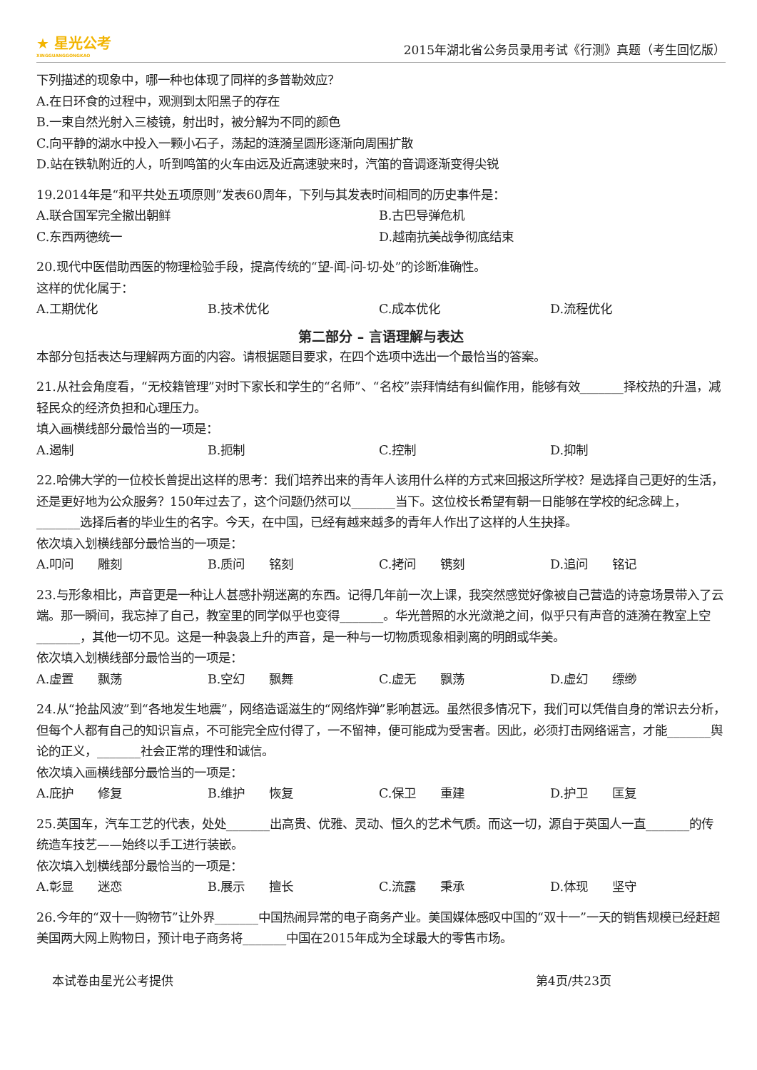★ 星光公考
XINGGUANGGONGKAO
2015年湖北省公务员录用考试《行测》真题（考生回忆版）
下列描述的现象中，哪一种也体现了同样的多普勒效应？
A.在日环食的过程中，观测到太阳黑子的存在
B.一束自然光射入三棱镜，射出时，被分解为不同的颜色
C.向平静的湖水中投入一颗小石子，荡起的涟漪呈圆形逐渐向周围扩散
D.站在铁轨附近的人，听到鸣笛的火车由远及近高速驶来时，汽笛的音调逐渐变得尖锐
19.2014年是“和平共处五项原则”发表60周年，下列与其发表时间相同的历史事件是：
A.联合国军完全撤出朝鲜 B.古巴导弹危机
C.东西两德统一 D.越南抗美战争彻底结束
20.现代中医借助西医的物理检验手段，提高传统的“望-闻-问-切-处”的诊断准确性。
这样的优化属于：
A.工期优化 B.技术优化 C.成本优化 D.流程优化
第二部分 – 言语理解与表达
本部分包括表达与理解两方面的内容。请根据题目要求，在四个选项中选出一个最恰当的答案。
21.从社会角度看，“无校籍管理”对时下家长和学生的“名师”、“名校”崇拜情结有纠偏作用，能够有效_______择校热的升温，减轻民众的经济负担和心理压力。
填入画横线部分最恰当的一项是：
A.遏制 B.扼制 C.控制 D.抑制
22.哈佛大学的一位校长曾提出这样的思考：我们培养出来的青年人该用什么样的方式来回报这所学校？是选择自己更好的生活，还是更好地为公众服务？150年过去了，这个问题仍然可以_______当下。这位校长希望有朝一日能够在学校的纪念碑上，_______选择后者的毕业生的名字。今天，在中国，已经有越来越多的青年人作出了这样的人生抉择。
依次填入划横线部分最恰当的一项是：
A.叩问　　雕刻 B.质问　　铭刻 C.拷问　　镌刻 D.追问　　铭记
23.与形象相比，声音更是一种让人甚感扑朔迷离的东西。记得几年前一次上课，我突然感觉好像被自己营造的诗意场景带入了云端。那一瞬间，我忘掉了自己，教室里的同学似乎也变得_______。华光普照的水光潋滟之间，似乎只有声音的涟漪在教室上空_______，其他一切不见。这是一种袅袅上升的声音，是一种与一切物质现象相剥离的明朗或华美。
依次填入划横线部分最恰当的一项是：
A.虚置　　飘荡 B.空幻　　飘舞 C.虚无　　飘荡 D.虚幻　　缥缈
24.从“抢盐风波”到“各地发生地震”，网络造谣滋生的“网络炸弹”影响甚远。虽然很多情况下，我们可以凭借自身的常识去分析，但每个人都有自己的知识盲点，不可能完全应付得了，一不留神，便可能成为受害者。因此，必须打击网络谣言，才能_______舆论的正义，_______社会正常的理性和诚信。
依次填入画横线部分最恰当的一项是：
A.庇护　　修复 B.维护　　恢复 C.保卫　　重建 D.护卫　　匡复
25.英国车，汽车工艺的代表，处处_______出高贵、优雅、灵动、恒久的艺术气质。而这一切，源自于英国人一直_______的传统造车技艺——始终以手工进行装嵌。
依次填入划横线部分最恰当的一项是：
A.彰显　　迷恋 B.展示　　擅长 C.流露　　秉承 D.体现　　坚守
26.今年的“双十一购物节”让外界_______中国热闹异常的电子商务产业。美国媒体感叹中国的“双十一”一天的销售规模已经赶超美国两大网上购物日，预计电子商务将_______中国在2015年成为全球最大的零售市场。
本试卷由星光公考提供 第4页/共23页